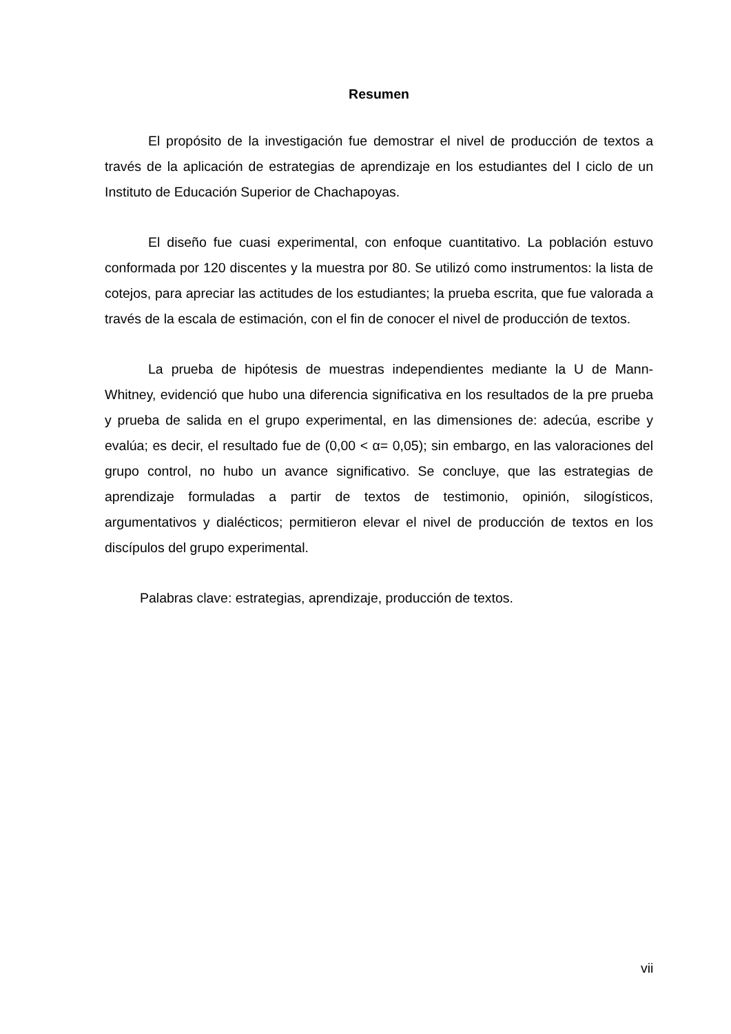Resumen
El propósito de la investigación fue demostrar el nivel de producción de textos a través de la aplicación de estrategias de aprendizaje en los estudiantes del I ciclo de un Instituto de Educación Superior de Chachapoyas.
El diseño fue cuasi experimental, con enfoque cuantitativo. La población estuvo conformada por 120 discentes y la muestra por 80. Se utilizó como instrumentos: la lista de cotejos, para apreciar las actitudes de los estudiantes; la prueba escrita, que fue valorada a través de la escala de estimación, con el fin de conocer el nivel de producción de textos.
La prueba de hipótesis de muestras independientes mediante la U de Mann-Whitney, evidenció que hubo una diferencia significativa en los resultados de la pre prueba y prueba de salida en el grupo experimental, en las dimensiones de: adecúa, escribe y evalúa; es decir, el resultado fue de (0,00 < α= 0,05); sin embargo, en las valoraciones del grupo control, no hubo un avance significativo. Se concluye, que las estrategias de aprendizaje formuladas a partir de textos de testimonio, opinión, silogísticos, argumentativos y dialécticos; permitieron elevar el nivel de producción de textos en los discípulos del grupo experimental.
Palabras clave: estrategias, aprendizaje, producción de textos.
vii